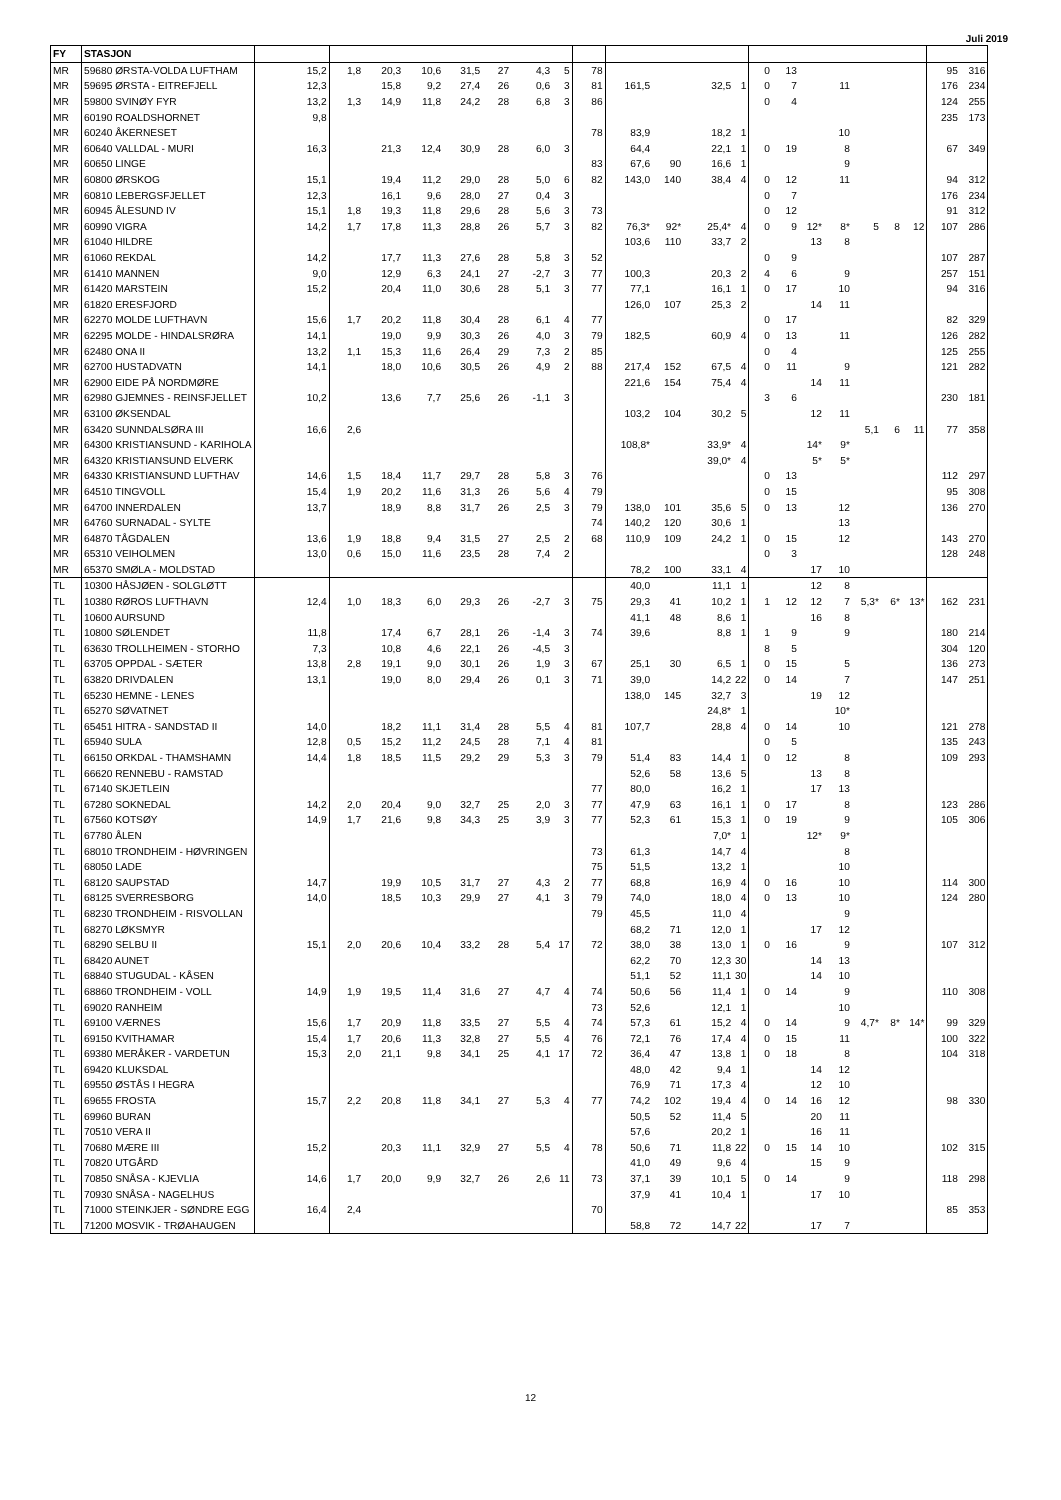Juli 2019
| FY | STASJON | | | | | | | | | | | | | | | | | | | | | | |
| --- | --- | --- | --- | --- | --- | --- | --- | --- | --- | --- | --- | --- | --- | --- | --- | --- | --- | --- | --- | --- | --- | --- | --- |
| MR | 59680 ØRSTA-VOLDA LUFTHAM | 15,2 | 1,8 | 20,3 | 10,6 | 31,5 | 27 | 4,3 | 5 | 78 | | | | | 0 | 13 | | | | | | 95 | 316 |
| MR | 59695 ØRSTA - EITREFJELL | 12,3 | | 15,8 | 9,2 | 27,4 | 26 | 0,6 | 3 | 81 | 161,5 | | 32,5 | 1 | 0 | 7 | | 11 | | | | 176 | 234 |
| MR | 59800 SVINØY FYR | 13,2 | 1,3 | 14,9 | 11,8 | 24,2 | 28 | 6,8 | 3 | 86 | | | | | 0 | 4 | | | | | | 124 | 255 |
| MR | 60190 ROALDSHORNET | 9,8 | | | | | | | | | | | | | | | | | | | | 235 | 173 |
| MR | 60240 ÅKERNESET | | | | | | | | | 78 | 83,9 | | 18,2 | 1 | | | | 10 | | | | | |
| MR | 60640 VALLDAL - MURI | 16,3 | | 21,3 | 12,4 | 30,9 | 28 | 6,0 | 3 | | 64,4 | | 22,1 | 1 | 0 | 19 | | 8 | | | | 67 | 349 |
| MR | 60650 LINGE | | | | | | | | | 83 | 67,6 | 90 | 16,6 | 1 | | | | 9 | | | | | |
| MR | 60800 ØRSKOG | 15,1 | | 19,4 | 11,2 | 29,0 | 28 | 5,0 | 6 | 82 | 143,0 | 140 | 38,4 | 4 | 0 | 12 | | 11 | | | | 94 | 312 |
| MR | 60810 LEBERGSFJELLET | 12,3 | | 16,1 | 9,6 | 28,0 | 27 | 0,4 | 3 | | | | | | 0 | 7 | | | | | | 176 | 234 |
| MR | 60945 ÅLESUND IV | 15,1 | 1,8 | 19,3 | 11,8 | 29,6 | 28 | 5,6 | 3 | 73 | | | | | 0 | 12 | | | | | | 91 | 312 |
| MR | 60990 VIGRA | 14,2 | 1,7 | 17,8 | 11,3 | 28,8 | 26 | 5,7 | 3 | 82 | 76,3* | 92* | 25,4* | 4 | 0 | 9 | 12* | 8* | 5 | 8 | 12 | 107 | 286 |
| MR | 61040 HILDRE | | | | | | | | | | 103,6 | 110 | 33,7 | 2 | | | 13 | 8 | | | | | |
| MR | 61060 REKDAL | 14,2 | | 17,7 | 11,3 | 27,6 | 28 | 5,8 | 3 | 52 | | | | | 0 | 9 | | | | | | 107 | 287 |
| MR | 61410 MANNEN | 9,0 | | 12,9 | 6,3 | 24,1 | 27 | -2,7 | 3 | 77 | 100,3 | | 20,3 | 2 | 4 | 6 | | 9 | | | | 257 | 151 |
| MR | 61420 MARSTEIN | 15,2 | | 20,4 | 11,0 | 30,6 | 28 | 5,1 | 3 | 77 | 77,1 | | 16,1 | 1 | 0 | 17 | | 10 | | | | 94 | 316 |
| MR | 61820 ERESFJORD | | | | | | | | | | 126,0 | 107 | 25,3 | 2 | | | 14 | 11 | | | | | |
| MR | 62270 MOLDE LUFTHAVN | 15,6 | 1,7 | 20,2 | 11,8 | 30,4 | 28 | 6,1 | 4 | 77 | | | | | 0 | 17 | | | | | | 82 | 329 |
| MR | 62295 MOLDE - HINDALSRØRA | 14,1 | | 19,0 | 9,9 | 30,3 | 26 | 4,0 | 3 | 79 | 182,5 | | 60,9 | 4 | 0 | 13 | | 11 | | | | 126 | 282 |
| MR | 62480 ONA II | 13,2 | 1,1 | 15,3 | 11,6 | 26,4 | 29 | 7,3 | 2 | 85 | | | | | 0 | 4 | | | | | | 125 | 255 |
| MR | 62700 HUSTADVATN | 14,1 | | 18,0 | 10,6 | 30,5 | 26 | 4,9 | 2 | 88 | 217,4 | 152 | 67,5 | 4 | 0 | 11 | | 9 | | | | 121 | 282 |
| MR | 62900 EIDE PÅ NORDMØRE | | | | | | | | | | 221,6 | 154 | 75,4 | 4 | | | 14 | 11 | | | | | |
| MR | 62980 GJEMNES - REINSFJELLET | 10,2 | | 13,6 | 7,7 | 25,6 | 26 | -1,1 | 3 | | | | | | 3 | 6 | | | | | | 230 | 181 |
| MR | 63100 ØKSENDAL | | | | | | | | | | 103,2 | 104 | 30,2 | 5 | | | 12 | 11 | | | | | |
| MR | 63420 SUNNDALSØRA III | 16,6 | 2,6 | | | | | | | | | | | | | | | | 5,1 | 6 | 11 | 77 | 358 |
| MR | 64300 KRISTIANSUND - KARIHOLA | | | | | | | | | | 108,8* | | 33,9* | 4 | | | 14* | 9* | | | | | |
| MR | 64320 KRISTIANSUND ELVERK | | | | | | | | | | | | 39,0* | 4 | | | 5* | 5* | | | | | |
| MR | 64330 KRISTIANSUND LUFTHAV | 14,6 | 1,5 | 18,4 | 11,7 | 29,7 | 28 | 5,8 | 3 | 76 | | | | | 0 | 13 | | | | | | 112 | 297 |
| MR | 64510 TINGVOLL | 15,4 | 1,9 | 20,2 | 11,6 | 31,3 | 26 | 5,6 | 4 | 79 | | | | | 0 | 15 | | | | | | 95 | 308 |
| MR | 64700 INNERDALEN | 13,7 | | 18,9 | 8,8 | 31,7 | 26 | 2,5 | 3 | 79 | 138,0 | 101 | 35,6 | 5 | 0 | 13 | | 12 | | | | 136 | 270 |
| MR | 64760 SURNADAL - SYLTE | | | | | | | | | 74 | 140,2 | 120 | 30,6 | 1 | | | | 13 | | | | | |
| MR | 64870 TÅGDALEN | 13,6 | 1,9 | 18,8 | 9,4 | 31,5 | 27 | 2,5 | 2 | 68 | 110,9 | 109 | 24,2 | 1 | 0 | 15 | | 12 | | | | 143 | 270 |
| MR | 65310 VEIHOLMEN | 13,0 | 0,6 | 15,0 | 11,6 | 23,5 | 28 | 7,4 | 2 | | | | | | 0 | 3 | | | | | | 128 | 248 |
| MR | 65370 SMØLA - MOLDSTAD | | | | | | | | | | 78,2 | 100 | 33,1 | 4 | | | 17 | 10 | | | | | |
| TL | 10300 HÅSJØEN - SOLGLØTT | | | | | | | | | | 40,0 | | 11,1 | 1 | | | 12 | 8 | | | | | |
| TL | 10380 RØROS LUFTHAVN | 12,4 | 1,0 | 18,3 | 6,0 | 29,3 | 26 | -2,7 | 3 | 75 | 29,3 | 41 | 10,2 | 1 | 1 | 12 | 12 | 7 | 5,3* | 6* | 13* | 162 | 231 |
| TL | 10600 AURSUND | | | | | | | | | | 41,1 | 48 | 8,6 | 1 | | | 16 | 8 | | | | | |
| TL | 10800 SØLENDET | 11,8 | | 17,4 | 6,7 | 28,1 | 26 | -1,4 | 3 | 74 | 39,6 | | 8,8 | 1 | 1 | 9 | | 9 | | | | 180 | 214 |
| TL | 63630 TROLLHEIMEN - STORHO | 7,3 | | 10,8 | 4,6 | 22,1 | 26 | -4,5 | 3 | | | | | | 8 | 5 | | | | | | 304 | 120 |
| TL | 63705 OPPDAL - SÆTER | 13,8 | 2,8 | 19,1 | 9,0 | 30,1 | 26 | 1,9 | 3 | 67 | 25,1 | 30 | 6,5 | 1 | 0 | 15 | | 5 | | | | 136 | 273 |
| TL | 63820 DRIVDALEN | 13,1 | | 19,0 | 8,0 | 29,4 | 26 | 0,1 | 3 | 71 | 39,0 | | 14,2 | 22 | 0 | 14 | | 7 | | | | 147 | 251 |
| TL | 65230 HEMNE - LENES | | | | | | | | | | 138,0 | 145 | 32,7 | 3 | | | 19 | 12 | | | | | |
| TL | 65270 SØVATNET | | | | | | | | | | | | 24,8* | 1 | | | | 10* | | | | | |
| TL | 65451 HITRA - SANDSTAD II | 14,0 | | 18,2 | 11,1 | 31,4 | 28 | 5,5 | 4 | 81 | 107,7 | | 28,8 | 4 | 0 | 14 | | 10 | | | | 121 | 278 |
| TL | 65940 SULA | 12,8 | 0,5 | 15,2 | 11,2 | 24,5 | 28 | 7,1 | 4 | 81 | | | | | 0 | 5 | | | | | | 135 | 243 |
| TL | 66150 ORKDAL - THAMSHAMN | 14,4 | 1,8 | 18,5 | 11,5 | 29,2 | 29 | 5,3 | 3 | 79 | 51,4 | 83 | 14,4 | 1 | 0 | 12 | | 8 | | | | 109 | 293 |
| TL | 66620 RENNEBU - RAMSTAD | | | | | | | | | | 52,6 | 58 | 13,6 | 5 | | | 13 | 8 | | | | | |
| TL | 67140 SKJETLEIN | | | | | | | | | 77 | 80,0 | | 16,2 | 1 | | | 17 | 13 | | | | | |
| TL | 67280 SOKNEDAL | 14,2 | 2,0 | 20,4 | 9,0 | 32,7 | 25 | 2,0 | 3 | 77 | 47,9 | 63 | 16,1 | 1 | 0 | 17 | | 8 | | | | 123 | 286 |
| TL | 67560 KOTSØY | 14,9 | 1,7 | 21,6 | 9,8 | 34,3 | 25 | 3,9 | 3 | 77 | 52,3 | 61 | 15,3 | 1 | 0 | 19 | | 9 | | | | 105 | 306 |
| TL | 67780 ÅLEN | | | | | | | | | | | | 7,0* | 1 | | | 12* | 9* | | | | | |
| TL | 68010 TRONDHEIM - HØVRINGEN | | | | | | | | | 73 | 61,3 | | 14,7 | 4 | | | | 8 | | | | | |
| TL | 68050 LADE | | | | | | | | | 75 | 51,5 | | 13,2 | 1 | | | | 10 | | | | | |
| TL | 68120 SAUPSTAD | 14,7 | | 19,9 | 10,5 | 31,7 | 27 | 4,3 | 2 | 77 | 68,8 | | 16,9 | 4 | 0 | 16 | | 10 | | | | 114 | 300 |
| TL | 68125 SVERRESBORG | 14,0 | | 18,5 | 10,3 | 29,9 | 27 | 4,1 | 3 | 79 | 74,0 | | 18,0 | 4 | 0 | 13 | | 10 | | | | 124 | 280 |
| TL | 68230 TRONDHEIM - RISVOLLAN | | | | | | | | | 79 | 45,5 | | 11,0 | 4 | | | | 9 | | | | | |
| TL | 68270 LØKSMYR | | | | | | | | | | 68,2 | 71 | 12,0 | 1 | | | 17 | 12 | | | | | |
| TL | 68290 SELBU II | 15,1 | 2,0 | 20,6 | 10,4 | 33,2 | 28 | 5,4 | 17 | 72 | 38,0 | 38 | 13,0 | 1 | 0 | 16 | | 9 | | | | 107 | 312 |
| TL | 68420 AUNET | | | | | | | | | | 62,2 | 70 | 12,3 | 30 | | | 14 | 13 | | | | | |
| TL | 68840 STUGUDAL - KÅSEN | | | | | | | | | | 51,1 | 52 | 11,1 | 30 | | | 14 | 10 | | | | | |
| TL | 68860 TRONDHEIM - VOLL | 14,9 | 1,9 | 19,5 | 11,4 | 31,6 | 27 | 4,7 | 4 | 74 | 50,6 | 56 | 11,4 | 1 | 0 | 14 | | 9 | | | | 110 | 308 |
| TL | 69020 RANHEIM | | | | | | | | | 73 | 52,6 | | 12,1 | 1 | | | | 10 | | | | | |
| TL | 69100 VÆRNES | 15,6 | 1,7 | 20,9 | 11,8 | 33,5 | 27 | 5,5 | 4 | 74 | 57,3 | 61 | 15,2 | 4 | 0 | 14 | | 9 | 4,7* | 8* | 14* | 99 | 329 |
| TL | 69150 KVITHAMAR | 15,4 | 1,7 | 20,6 | 11,3 | 32,8 | 27 | 5,5 | 4 | 76 | 72,1 | 76 | 17,4 | 4 | 0 | 15 | | 11 | | | | 100 | 322 |
| TL | 69380 MERÅKER - VARDETUN | 15,3 | 2,0 | 21,1 | 9,8 | 34,1 | 25 | 4,1 | 17 | 72 | 36,4 | 47 | 13,8 | 1 | 0 | 18 | | 8 | | | | 104 | 318 |
| TL | 69420 KLUKSDAL | | | | | | | | | | 48,0 | 42 | 9,4 | 1 | | | 14 | 12 | | | | | |
| TL | 69550 ØSTÅS I HEGRA | | | | | | | | | | 76,9 | 71 | 17,3 | 4 | | | 12 | 10 | | | | | |
| TL | 69655 FROSTA | 15,7 | 2,2 | 20,8 | 11,8 | 34,1 | 27 | 5,3 | 4 | 77 | 74,2 | 102 | 19,4 | 4 | 0 | 14 | 16 | 12 | | | | 98 | 330 |
| TL | 69960 BURAN | | | | | | | | | | 50,5 | 52 | 11,4 | 5 | | | 20 | 11 | | | | | |
| TL | 70510 VERA II | | | | | | | | | | 57,6 | | 20,2 | 1 | | | 16 | 11 | | | | | |
| TL | 70680 MÆRE III | 15,2 | | 20,3 | 11,1 | 32,9 | 27 | 5,5 | 4 | 78 | 50,6 | 71 | 11,8 | 22 | 0 | 15 | 14 | 10 | | | | 102 | 315 |
| TL | 70820 UTGÅRD | | | | | | | | | | 41,0 | 49 | 9,6 | 4 | | | 15 | 9 | | | | | |
| TL | 70850 SNÅSA - KJEVLIA | 14,6 | 1,7 | 20,0 | 9,9 | 32,7 | 26 | 2,6 | 11 | 73 | 37,1 | 39 | 10,1 | 5 | 0 | 14 | | 9 | | | | 118 | 298 |
| TL | 70930 SNÅSA - NAGELHUS | | | | | | | | | | 37,9 | 41 | 10,4 | 1 | | | 17 | 10 | | | | | |
| TL | 71000 STEINKJER - SØNDRE EGG | 16,4 | 2,4 | | | | | | | 70 | | | | | | | | | | | | 85 | 353 |
| TL | 71200 MOSVIK - TRØAHAUGEN | | | | | | | | | | 58,8 | 72 | 14,7 | 22 | | | 17 | 7 | | | | | |
12